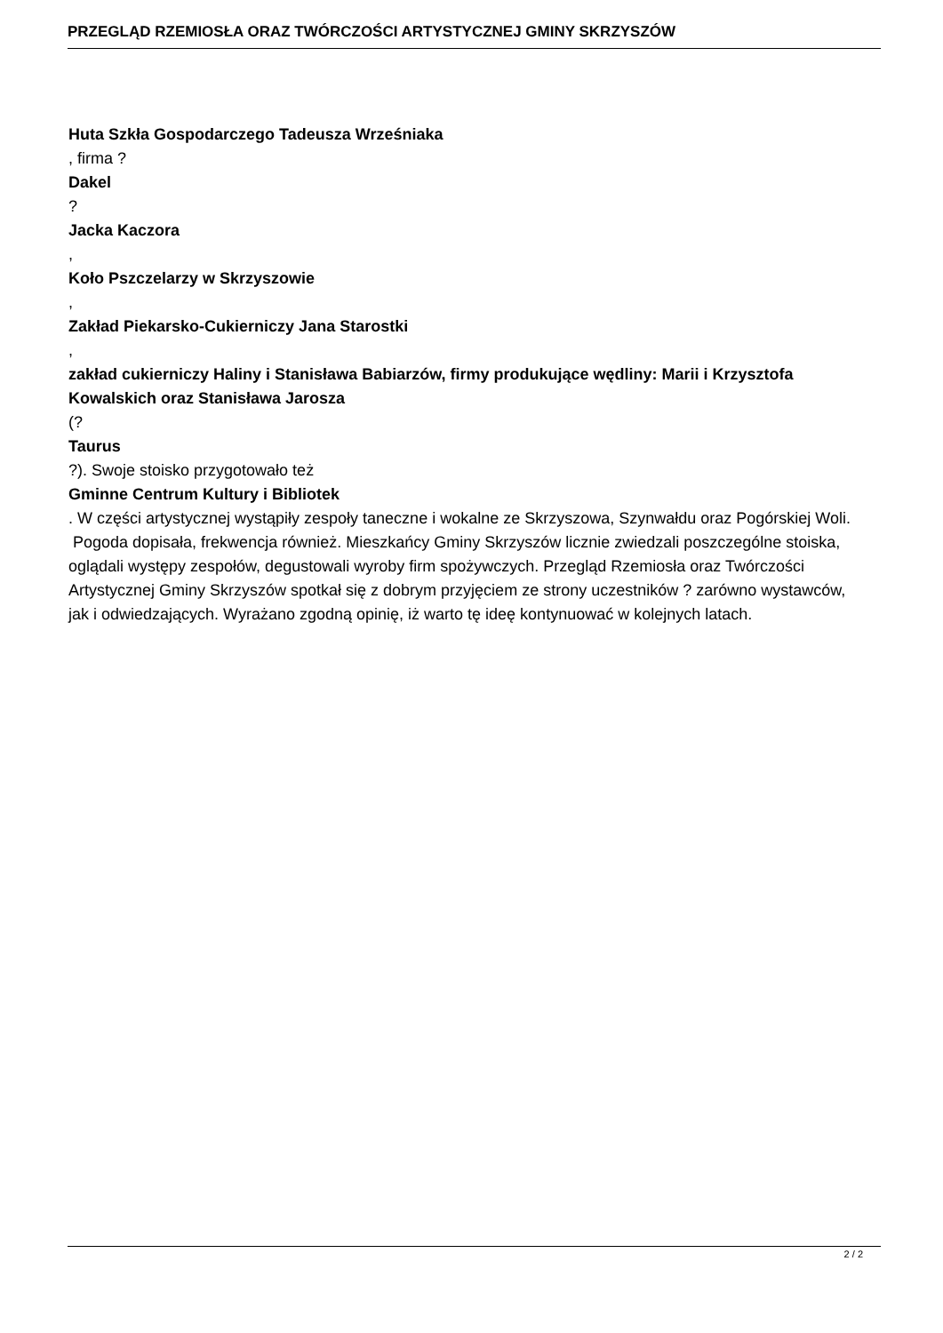PRZEGLĄD RZEMIOSŁA ORAZ TWÓRCZOŚCI ARTYSTYCZNEJ GMINY SKRZYSZÓW
Huta Szkła Gospodarczego Tadeusza Wrześniaka
, firma ?
Dakel
?
Jacka Kaczora
,
Koło Pszczelarzy w Skrzyszowie
,
Zakład Piekarsko-Cukierniczy Jana Starostki
,
zakład cukierniczy Haliny i Stanisława Babiarzów, firmy produkujące wędliny: Marii i Krzysztofa Kowalskich oraz Stanisława Jarosza
(?
Taurus
?). Swoje stoisko przygotowało też
Gminne Centrum Kultury i Bibliotek
. W części artystycznej wystąpiły zespoły taneczne i wokalne ze Skrzyszowa, Szynwałdu oraz Pogórskiej Woli.
Pogoda dopisała, frekwencja również. Mieszkańcy Gminy Skrzyszów licznie zwiedzali poszczególne stoiska, oglądali występy zespołów, degustowali wyroby firm spożywczych. Przegląd Rzemiosła oraz Twórczości Artystycznej Gminy Skrzyszów spotkał się z dobrym przyjęciem ze strony uczestników ? zarówno wystawców, jak i odwiedzających. Wyrażano zgodną opinię, iż warto tę ideę kontynuować w kolejnych latach.
2 / 2